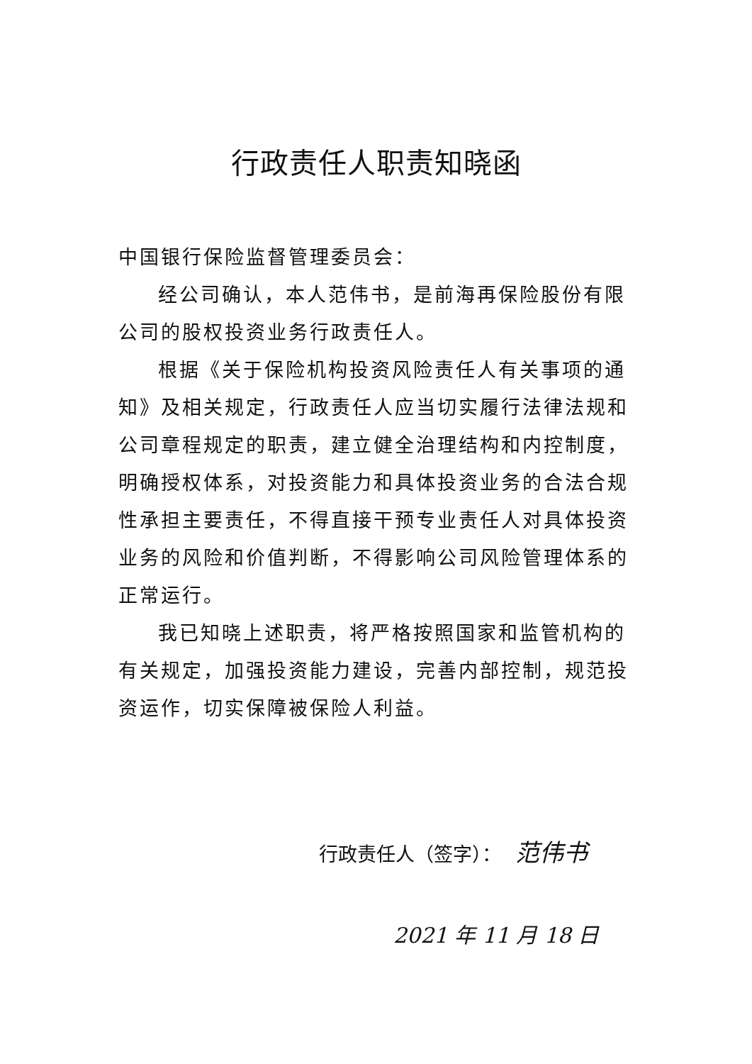行政责任人职责知晓函
中国银行保险监督管理委员会：
经公司确认，本人范伟书，是前海再保险股份有限公司的股权投资业务行政责任人。
根据《关于保险机构投资风险责任人有关事项的通知》及相关规定，行政责任人应当切实履行法律法规和公司章程规定的职责，建立健全治理结构和内控制度，明确授权体系，对投资能力和具体投资业务的合法合规性承担主要责任，不得直接干预专业责任人对具体投资业务的风险和价值判断，不得影响公司风险管理体系的正常运行。
我已知晓上述职责，将严格按照国家和监管机构的有关规定，加强投资能力建设，完善内部控制，规范投资运作，切实保障被保险人利益。
行政责任人（签字）： 范伟书
2021 年 11 月 18 日